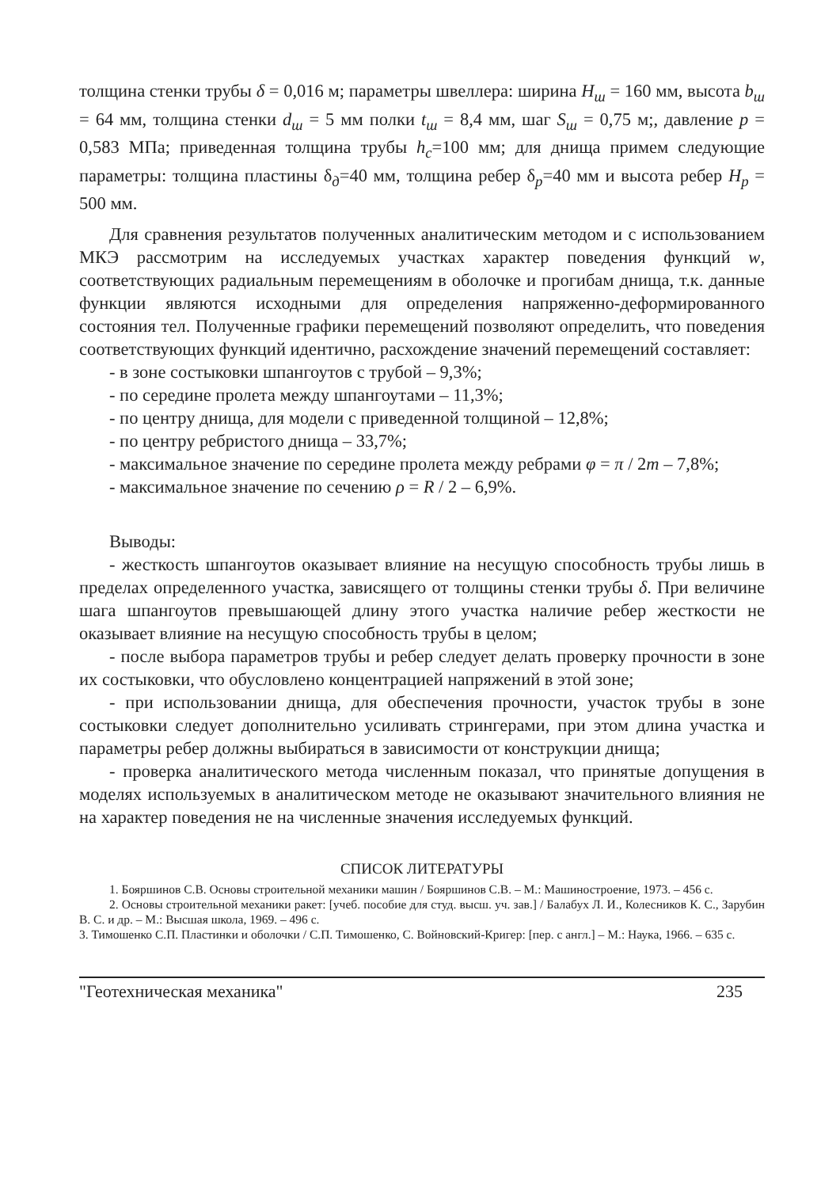толщина стенки трубы δ = 0,016 м; параметры швеллера: ширина H<sub>ш</sub> = 160 мм, высота b<sub>ш</sub> = 64 мм, толщина стенки d<sub>ш</sub> = 5 мм полки t<sub>ш</sub> = 8,4 мм, шаг S<sub>ш</sub> = 0,75 м;, давление p = 0,583 МПа; приведенная толщина трубы h<sub>c</sub>=100 мм; для днища примем следующие параметры: толщина пластины δ<sub>д</sub>=40 мм, толщина ребер δ<sub>p</sub>=40 мм и высота ребер H<sub>p</sub> = 500 мм.
Для сравнения результатов полученных аналитическим методом и с использованием МКЭ рассмотрим на исследуемых участках характер поведения функций w, соответствующих радиальным перемещениям в оболочке и прогибам днища, т.к. данные функции являются исходными для определения напряженно-деформированного состояния тел. Полученные графики перемещений позволяют определить, что поведения соответствующих функций идентично, расхождение значений перемещений составляет:
- в зоне состыковки шпангоутов с трубой – 9,3%;
- по середине пролета между шпангоутами – 11,3%;
- по центру днища, для модели с приведенной толщиной – 12,8%;
- по центру ребристого днища – 33,7%;
- максимальное значение по середине пролета между ребрами φ = π / 2m – 7,8%;
- максимальное значение по сечению ρ = R / 2 – 6,9%.
Выводы:
- жесткость шпангоутов оказывает влияние на несущую способность трубы лишь в пределах определенного участка, зависящего от толщины стенки трубы δ. При величине шага шпангоутов превышающей длину этого участка наличие ребер жесткости не оказывает влияние на несущую способность трубы в целом;
- после выбора параметров трубы и ребер следует делать проверку прочности в зоне их состыковки, что обусловлено концентрацией напряжений в этой зоне;
- при использовании днища, для обеспечения прочности, участок трубы в зоне состыковки следует дополнительно усиливать стрингерами, при этом длина участка и параметры ребер должны выбираться в зависимости от конструкции днища;
- проверка аналитического метода численным показал, что принятые допущения в моделях используемых в аналитическом методе не оказывают значительного влияния не на характер поведения не на численные значения исследуемых функций.
СПИСОК ЛИТЕРАТУРЫ
1. Бояршинов С.В. Основы строительной механики машин / Бояршинов С.В. – М.: Машиностроение, 1973. – 456 с.
2. Основы строительной механики ракет: [учеб. пособие для студ. высш. уч. зав.] / Балабух Л. И., Колесников К. С., Зарубин В. С. и др. – М.: Высшая школа, 1969. – 496 с.
3. Тимошенко С.П. Пластинки и оболочки / С.П. Тимошенко, С. Войновский-Кригер: [пер. с англ.] – М.: Наука, 1966. – 635 с.
"Геотехническая механика" 235